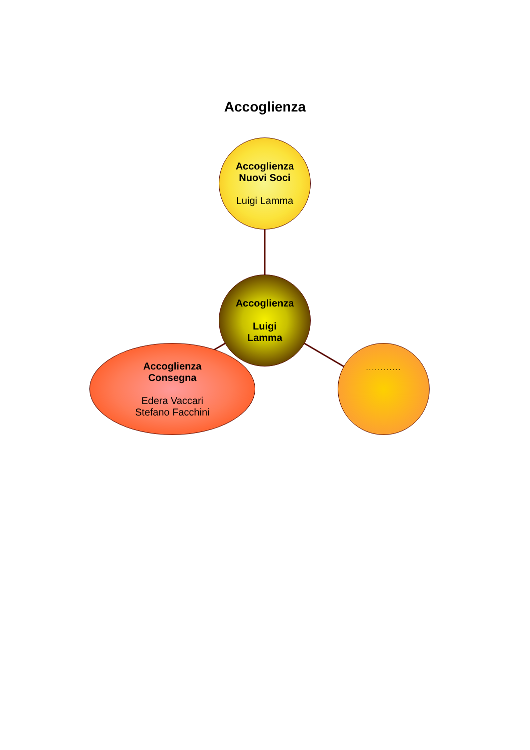Accoglienza
Accoglienza
Nuovi Soci
Luigi Lamma
Accoglienza
Luigi
Lamma
Accoglienza
Consegna
Edera Vaccari
Stefano Facchini
............